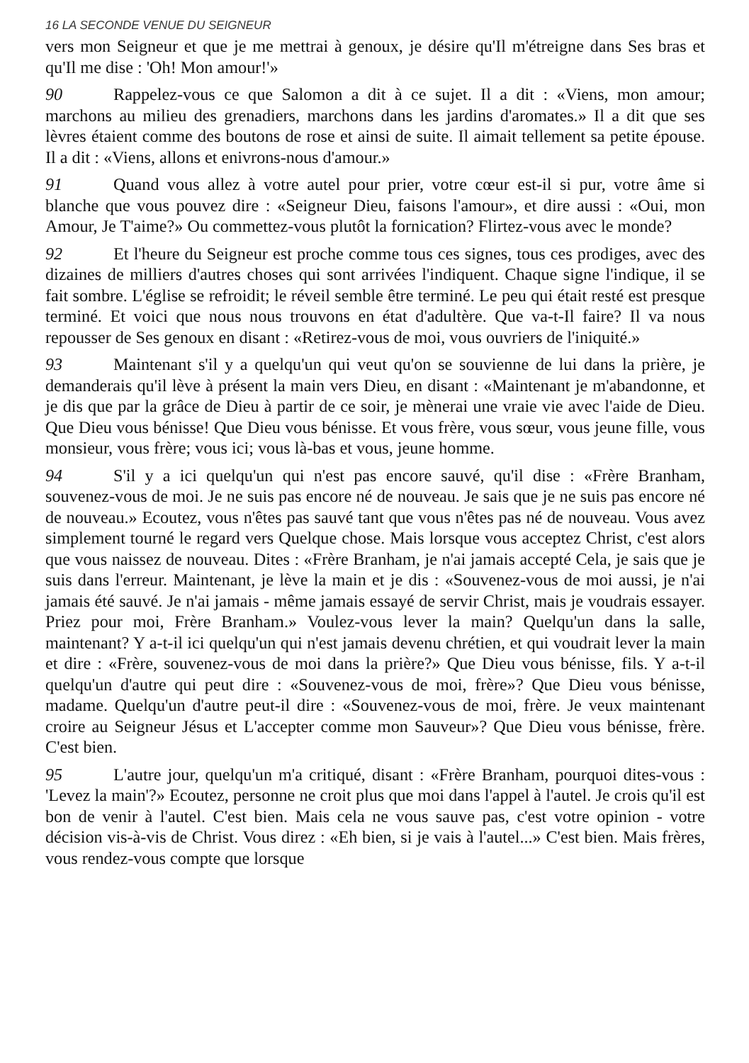16 LA SECONDE VENUE DU SEIGNEUR
vers mon Seigneur et que je me mettrai à genoux, je désire qu'Il m'étreigne dans Ses bras et qu'Il me dise : 'Oh! Mon amour!'»
90 Rappelez-vous ce que Salomon a dit à ce sujet. Il a dit : «Viens, mon amour; marchons au milieu des grenadiers, marchons dans les jardins d'aromates.» Il a dit que ses lèvres étaient comme des boutons de rose et ainsi de suite. Il aimait tellement sa petite épouse. Il a dit : «Viens, allons et enivrons-nous d'amour.»
91 Quand vous allez à votre autel pour prier, votre cœur est-il si pur, votre âme si blanche que vous pouvez dire : «Seigneur Dieu, faisons l'amour», et dire aussi : «Oui, mon Amour, Je T'aime?» Ou commettez-vous plutôt la fornication? Flirtez-vous avec le monde?
92 Et l'heure du Seigneur est proche comme tous ces signes, tous ces prodiges, avec des dizaines de milliers d'autres choses qui sont arrivées l'indiquent. Chaque signe l'indique, il se fait sombre. L'église se refroidit; le réveil semble être terminé. Le peu qui était resté est presque terminé. Et voici que nous nous trouvons en état d'adultère. Que va-t-Il faire? Il va nous repousser de Ses genoux en disant : «Retirez-vous de moi, vous ouvriers de l'iniquité.»
93 Maintenant s'il y a quelqu'un qui veut qu'on se souvienne de lui dans la prière, je demanderais qu'il lève à présent la main vers Dieu, en disant : «Maintenant je m'abandonne, et je dis que par la grâce de Dieu à partir de ce soir, je mènerai une vraie vie avec l'aide de Dieu. Que Dieu vous bénisse! Que Dieu vous bénisse. Et vous frère, vous sœur, vous jeune fille, vous monsieur, vous frère; vous ici; vous là-bas et vous, jeune homme.
94 S'il y a ici quelqu'un qui n'est pas encore sauvé, qu'il dise : «Frère Branham, souvenez-vous de moi. Je ne suis pas encore né de nouveau. Je sais que je ne suis pas encore né de nouveau.» Ecoutez, vous n'êtes pas sauvé tant que vous n'êtes pas né de nouveau. Vous avez simplement tourné le regard vers Quelque chose. Mais lorsque vous acceptez Christ, c'est alors que vous naissez de nouveau. Dites : «Frère Branham, je n'ai jamais accepté Cela, je sais que je suis dans l'erreur. Maintenant, je lève la main et je dis : «Souvenez-vous de moi aussi, je n'ai jamais été sauvé. Je n'ai jamais - même jamais essayé de servir Christ, mais je voudrais essayer. Priez pour moi, Frère Branham.» Voulez-vous lever la main? Quelqu'un dans la salle, maintenant? Y a-t-il ici quelqu'un qui n'est jamais devenu chrétien, et qui voudrait lever la main et dire : «Frère, souvenez-vous de moi dans la prière?» Que Dieu vous bénisse, fils. Y a-t-il quelqu'un d'autre qui peut dire : «Souvenez-vous de moi, frère»? Que Dieu vous bénisse, madame. Quelqu'un d'autre peut-il dire : «Souvenez-vous de moi, frère. Je veux maintenant croire au Seigneur Jésus et L'accepter comme mon Sauveur»? Que Dieu vous bénisse, frère. C'est bien.
95 L'autre jour, quelqu'un m'a critiqué, disant : «Frère Branham, pourquoi dites-vous : 'Levez la main'?» Ecoutez, personne ne croit plus que moi dans l'appel à l'autel. Je crois qu'il est bon de venir à l'autel. C'est bien. Mais cela ne vous sauve pas, c'est votre opinion - votre décision vis-à-vis de Christ. Vous direz : «Eh bien, si je vais à l'autel...» C'est bien. Mais frères, vous rendez-vous compte que lorsque